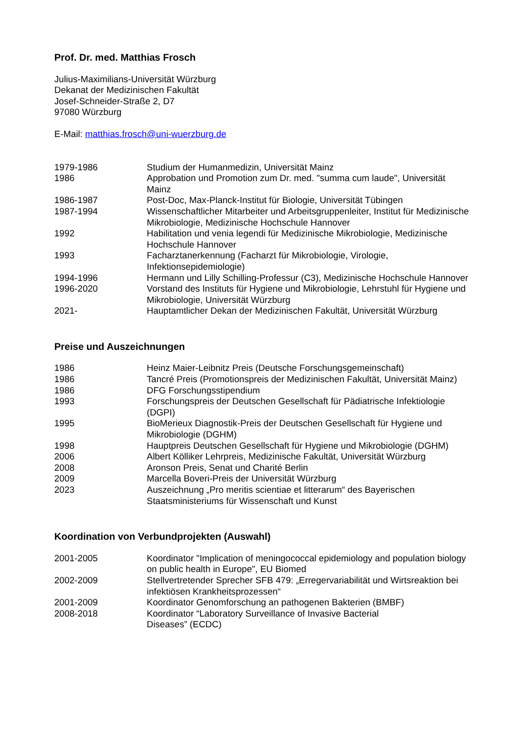Prof. Dr. med. Matthias Frosch
Julius-Maximilians-Universität Würzburg
Dekanat der Medizinischen Fakultät
Josef-Schneider-Straße 2, D7
97080 Würzburg
E-Mail: matthias.frosch@uni-wuerzburg.de
| 1979-1986 | Studium der Humanmedizin, Universität Mainz |
| 1986 | Approbation und Promotion zum Dr. med. "summa cum laude", Universität Mainz |
| 1986-1987 | Post-Doc, Max-Planck-Institut für Biologie, Universität Tübingen |
| 1987-1994 | Wissenschaftlicher Mitarbeiter und Arbeitsgruppenleiter, Institut für Medizinische Mikrobiologie, Medizinische Hochschule Hannover |
| 1992 | Habilitation und venia legendi für Medizinische Mikrobiologie, Medizinische Hochschule Hannover |
| 1993 | Facharztanerkennung (Facharzt für Mikrobiologie, Virologie, Infektionsepidemiologie) |
| 1994-1996 | Hermann und Lilly Schilling-Professur (C3), Medizinische Hochschule Hannover |
| 1996-2020 | Vorstand des Instituts für Hygiene und Mikrobiologie, Lehrstuhl für Hygiene und Mikrobiologie, Universität Würzburg |
| 2021- | Hauptamtlicher Dekan der Medizinischen Fakultät, Universität Würzburg |
Preise und Auszeichnungen
| 1986 | Heinz Maier-Leibnitz Preis (Deutsche Forschungsgemeinschaft) |
| 1986 | Tancré Preis (Promotionspreis der Medizinischen Fakultät, Universität Mainz) |
| 1986 | DFG Forschungsstipendium |
| 1993 | Forschungspreis der Deutschen Gesellschaft für Pädiatrische Infektiologie (DGPI) |
| 1995 | BioMerieux Diagnostik-Preis der Deutschen Gesellschaft für Hygiene und Mikrobiologie (DGHM) |
| 1998 | Hauptpreis Deutschen Gesellschaft für Hygiene und Mikrobiologie (DGHM) |
| 2006 | Albert Kölliker Lehrpreis, Medizinische Fakultät, Universität Würzburg |
| 2008 | Aronson Preis, Senat und Charité Berlin |
| 2009 | Marcella Boveri-Preis der Universität Würzburg |
| 2023 | Auszeichnung „Pro meritis scientiae et litterarum“ des Bayerischen Staatsministeriums für Wissenschaft und Kunst |
Koordination von Verbundprojekten (Auswahl)
| 2001-2005 | Koordinator "Implication of meningococcal epidemiology and population biology on public health in Europe", EU Biomed |
| 2002-2009 | Stellvertretender Sprecher SFB 479: „Erregervariabilität und Wirtsreaktion bei infektiösen Krankheitsprozessen“ |
| 2001-2009 | Koordinator Genomforschung an pathogenen Bakterien (BMBF) |
| 2008-2018 | Koordinator “Laboratory Surveillance of Invasive Bacterial Diseases” (ECDC) |